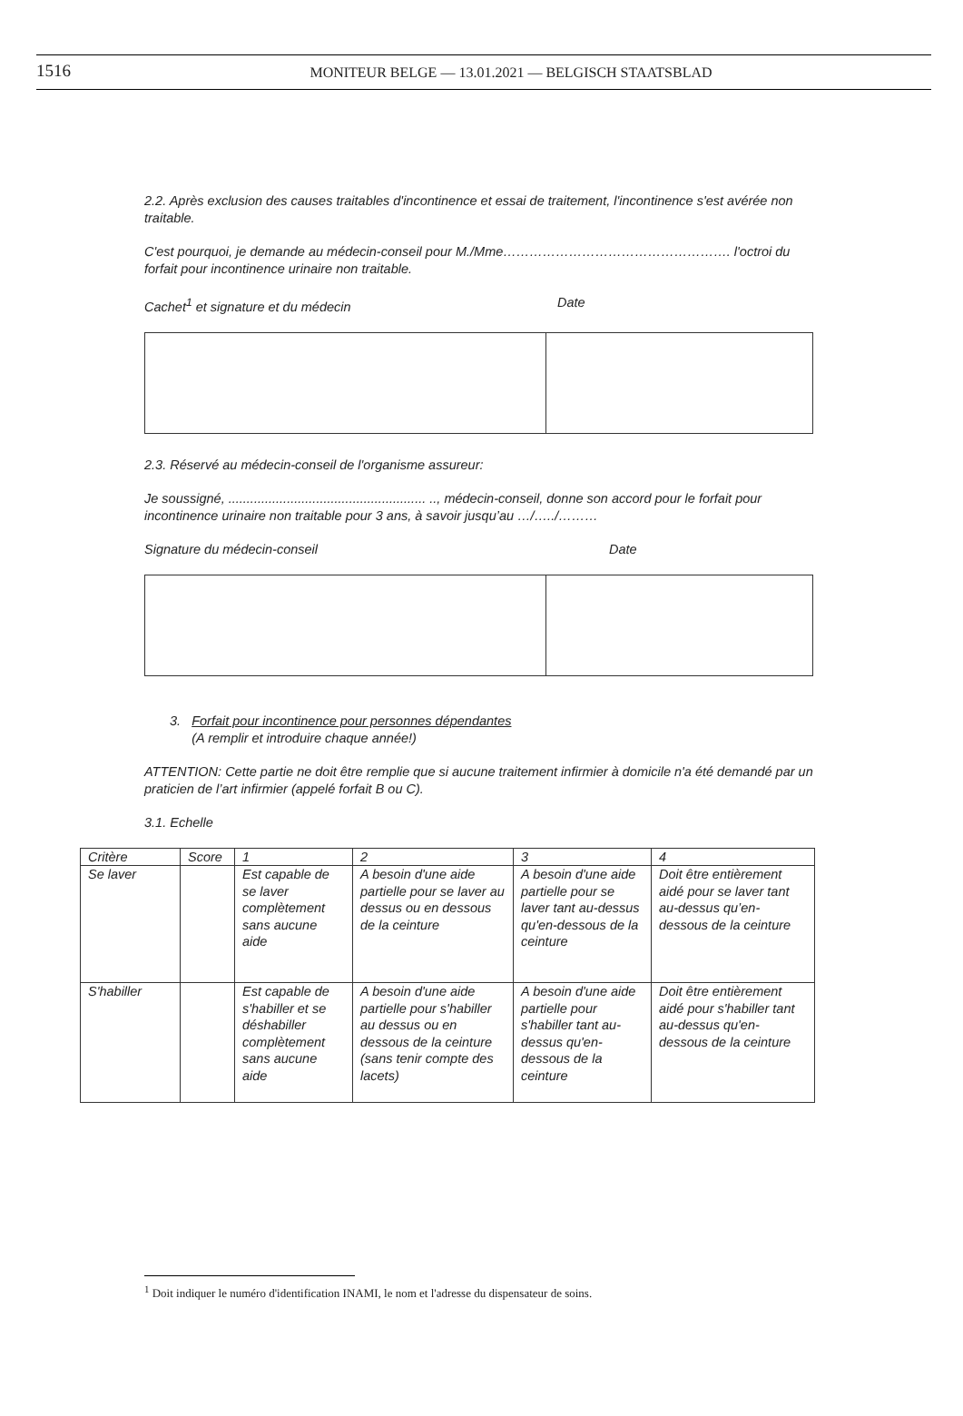1516
MONITEUR BELGE — 13.01.2021 — BELGISCH STAATSBLAD
2.2. Après exclusion des causes traitables d'incontinence et essai de traitement, l'incontinence s'est avérée non traitable.
C'est pourquoi, je demande au médecin-conseil pour M./Mme……………………………………………. l'octroi du forfait pour incontinence urinaire non traitable.
Cachet<sup>1</sup> et signature et du médecin Date
2.3. Réservé au médecin-conseil de l'organisme assureur:
Je soussigné, ...................................................... .., médecin-conseil, donne son accord pour le forfait pour incontinence urinaire non traitable pour 3 ans, à savoir jusqu’au …/…../………
Signature du médecin-conseil Date
3. Forfait pour incontinence pour personnes dépendantes
(A remplir et introduire chaque année!)
ATTENTION: Cette partie ne doit être remplie que si aucune traitement infirmier à domicile n'a été demandé par un praticien de l’art infirmier (appelé forfait B ou C).
3.1. Echelle
| Critère | Score | 1 | 2 | 3 | 4 |
| --- | --- | --- | --- | --- | --- |
| Se laver | | Est capable de se laver complètement sans aucune aide | A besoin d'une aide partielle pour se laver au dessus ou en dessous de la ceinture | A besoin d'une aide partielle pour se laver tant au-dessus qu'en-dessous de la ceinture | Doit être entièrement aidé pour se laver tant au-dessus qu’en-dessous de la ceinture |
| S'habiller | | Est capable de s'habiller et se déshabiller complètement sans aucune aide | A besoin d'une aide partielle pour s'habiller au dessus ou en dessous de la ceinture (sans tenir compte des lacets) | A besoin d'une aide partielle pour s'habiller tant au-dessus qu'en-dessous de la ceinture | Doit être entièrement aidé pour s'habiller tant au-dessus qu'en-dessous de la ceinture |
<sup>1</sup> Doit indiquer le numéro d'identification INAMI, le nom et l'adresse du dispensateur de soins.